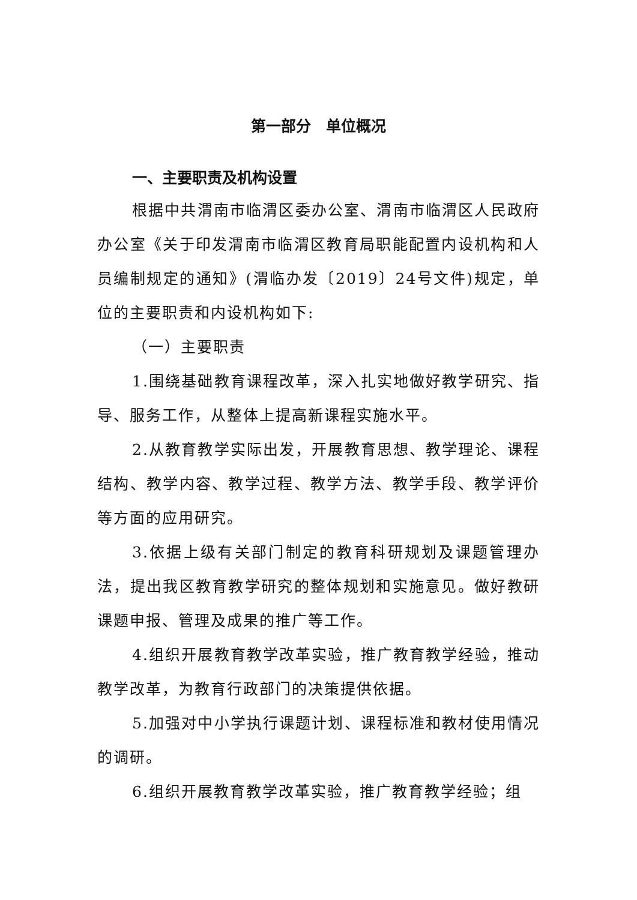第一部分　单位概况
一、主要职责及机构设置
根据中共渭南市临渭区委办公室、渭南市临渭区人民政府办公室《关于印发渭南市临渭区教育局职能配置内设机构和人员编制规定的通知》(渭临办发〔2019〕24号文件)规定，单位的主要职责和内设机构如下:
（一）主要职责
1.围绕基础教育课程改革，深入扎实地做好教学研究、指导、服务工作，从整体上提高新课程实施水平。
2.从教育教学实际出发，开展教育思想、教学理论、课程结构、教学内容、教学过程、教学方法、教学手段、教学评价等方面的应用研究。
3.依据上级有关部门制定的教育科研规划及课题管理办法，提出我区教育教学研究的整体规划和实施意见。做好教研课题申报、管理及成果的推广等工作。
4.组织开展教育教学改革实验，推广教育教学经验，推动教学改革，为教育行政部门的决策提供依据。
5.加强对中小学执行课题计划、课程标准和教材使用情况的调研。
6.组织开展教育教学改革实验，推广教育教学经验；组